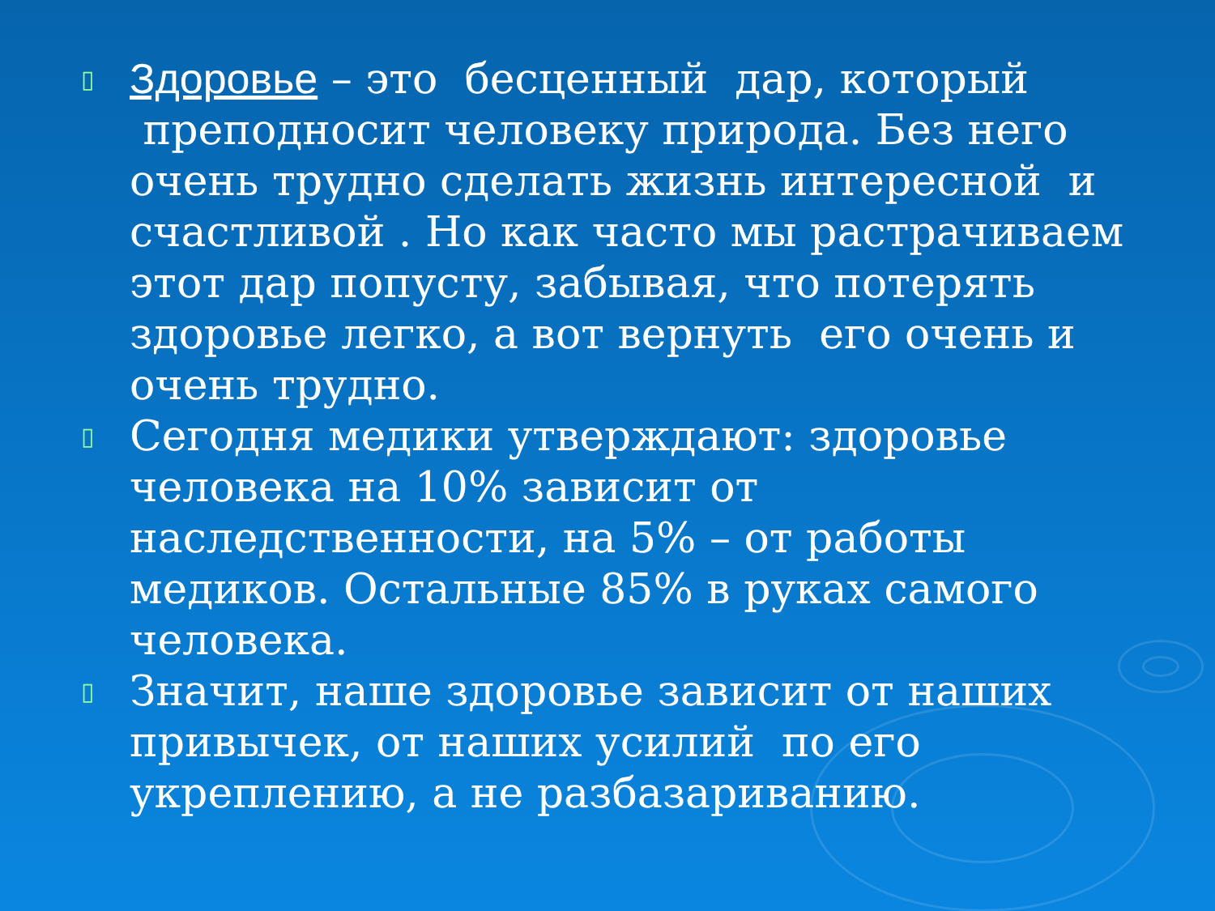▯ Здоровье – это бесценный дар, который преподносит человеку природа. Без него очень трудно сделать жизнь интересной и счастливой . Но как часто мы растрачиваем этот дар попусту, забывая, что потерять здоровье легко, а вот вернуть его очень и очень трудно.
▯ Сегодня медики утверждают: здоровье человека на 10% зависит от наследственности, на 5% – от работы медиков. Остальные 85% в руках самого человека.
▯ Значит, наше здоровье зависит от наших привычек, от наших усилий по его укреплению, а не разбазариванию.